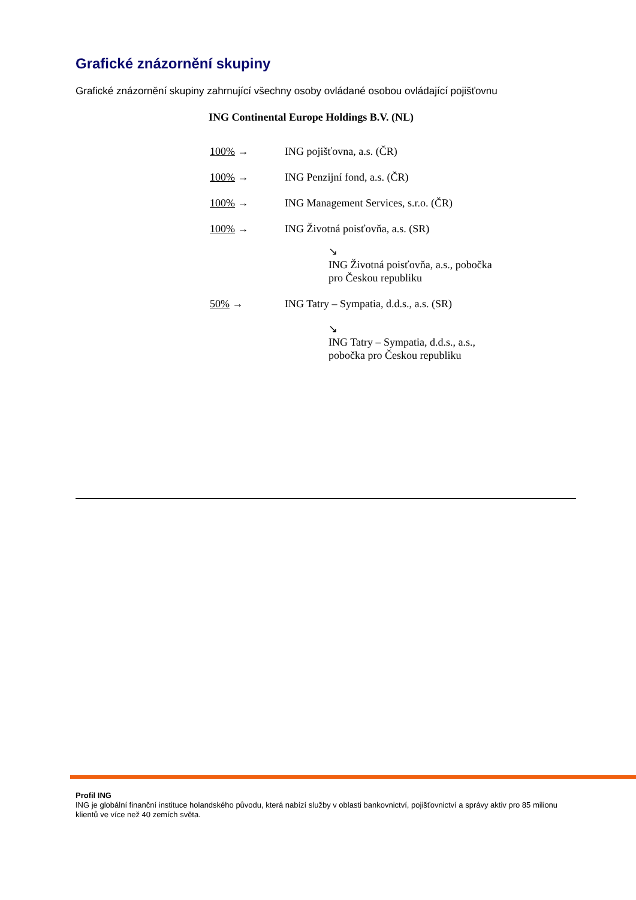Grafické znázornění skupiny
Grafické znázornění skupiny zahrnující všechny osoby ovládané osobou ovládající pojišťovnu
ING Continental Europe Holdings B.V. (NL)
100% → ING pojišťovna, a.s. (ČR)
100% → ING Penzijní fond, a.s. (ČR)
100% → ING Management Services, s.r.o. (ČR)
100% → ING Životná poisťovňa, a.s. (SR)
↘
ING Životná poisťovňa, a.s., pobočka
pro Českou republiku
50% → ING Tatry – Sympatia, d.d.s., a.s. (SR)
↘
ING Tatry – Sympatia, d.d.s., a.s.,
pobočka pro Českou republiku
Profil ING
ING je globální finanční instituce holandského původu, která nabízí služby v oblasti bankovnictví, pojišťovnictví a správy aktiv pro 85 milionu klientů ve více než 40 zemích světa.